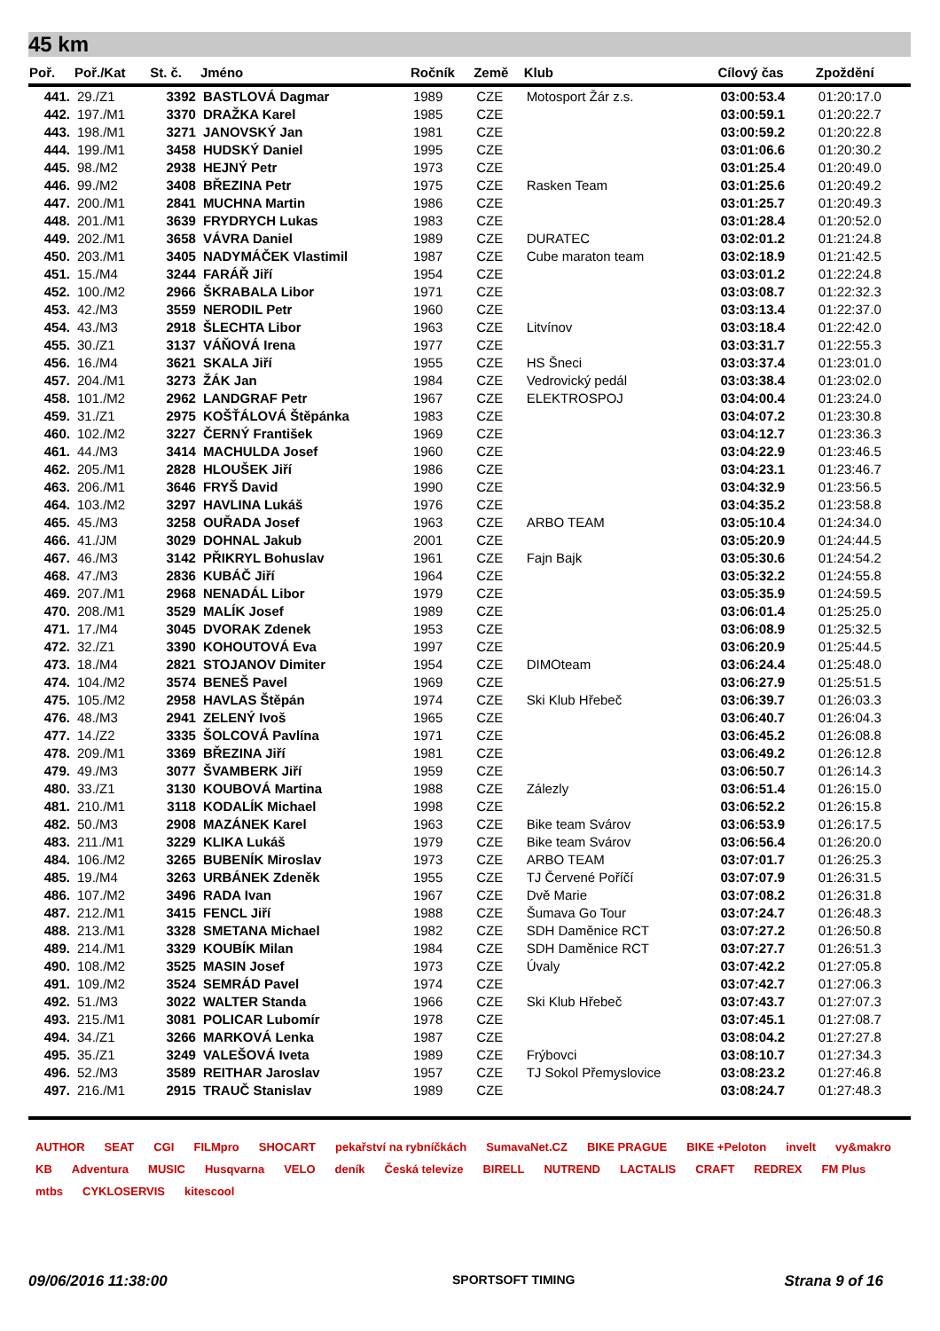45 km
| Poř. | Poř./Kat | St. č. | Jméno | Ročník | Země | Klub | Cílový čas | Zpoždění |
| --- | --- | --- | --- | --- | --- | --- | --- | --- |
| 441. | 29./Z1 | 3392 | BASTLOVÁ Dagmar | 1989 | CZE | Motosport Žár z.s. | 03:00:53.4 | 01:20:17.0 |
| 442. | 197./M1 | 3370 | DRAŽKA Karel | 1985 | CZE | | 03:00:59.1 | 01:20:22.7 |
| 443. | 198./M1 | 3271 | JANOVSKÝ Jan | 1981 | CZE | | 03:00:59.2 | 01:20:22.8 |
| 444. | 199./M1 | 3458 | HUDSKÝ Daniel | 1995 | CZE | | 03:01:06.6 | 01:20:30.2 |
| 445. | 98./M2 | 2938 | HEJNÝ Petr | 1973 | CZE | | 03:01:25.4 | 01:20:49.0 |
| 446. | 99./M2 | 3408 | BŘEZINA Petr | 1975 | CZE | Rasken Team | 03:01:25.6 | 01:20:49.2 |
| 447. | 200./M1 | 2841 | MUCHNA Martin | 1986 | CZE | | 03:01:25.7 | 01:20:49.3 |
| 448. | 201./M1 | 3639 | FRYDRYCH Lukas | 1983 | CZE | | 03:01:28.4 | 01:20:52.0 |
| 449. | 202./M1 | 3658 | VÁVRA Daniel | 1989 | CZE | DURATEC | 03:02:01.2 | 01:21:24.8 |
| 450. | 203./M1 | 3405 | NADYMÁČEK Vlastimil | 1987 | CZE | Cube maraton team | 03:02:18.9 | 01:21:42.5 |
| 451. | 15./M4 | 3244 | FARÁŘ Jiří | 1954 | CZE | | 03:03:01.2 | 01:22:24.8 |
| 452. | 100./M2 | 2966 | ŠKRABALA Libor | 1971 | CZE | | 03:03:08.7 | 01:22:32.3 |
| 453. | 42./M3 | 3559 | NERODIL Petr | 1960 | CZE | | 03:03:13.4 | 01:22:37.0 |
| 454. | 43./M3 | 2918 | ŠLECHTA Libor | 1963 | CZE | Litvínov | 03:03:18.4 | 01:22:42.0 |
| 455. | 30./Z1 | 3137 | VÁŇOVÁ Irena | 1977 | CZE | | 03:03:31.7 | 01:22:55.3 |
| 456. | 16./M4 | 3621 | SKALA Jiří | 1955 | CZE | HS Šneci | 03:03:37.4 | 01:23:01.0 |
| 457. | 204./M1 | 3273 | ŽÁK Jan | 1984 | CZE | Vedrovický pedál | 03:03:38.4 | 01:23:02.0 |
| 458. | 101./M2 | 2962 | LANDGRAF Petr | 1967 | CZE | ELEKTROSPOJ | 03:04:00.4 | 01:23:24.0 |
| 459. | 31./Z1 | 2975 | KOŠŤÁLOVÁ Štěpánka | 1983 | CZE | | 03:04:07.2 | 01:23:30.8 |
| 460. | 102./M2 | 3227 | ČERNÝ František | 1969 | CZE | | 03:04:12.7 | 01:23:36.3 |
| 461. | 44./M3 | 3414 | MACHULDA Josef | 1960 | CZE | | 03:04:22.9 | 01:23:46.5 |
| 462. | 205./M1 | 2828 | HLOUŠEK Jiří | 1986 | CZE | | 03:04:23.1 | 01:23:46.7 |
| 463. | 206./M1 | 3646 | FRYŠ David | 1990 | CZE | | 03:04:32.9 | 01:23:56.5 |
| 464. | 103./M2 | 3297 | HAVLINA Lukáš | 1976 | CZE | | 03:04:35.2 | 01:23:58.8 |
| 465. | 45./M3 | 3258 | OUŘADA Josef | 1963 | CZE | ARBO TEAM | 03:05:10.4 | 01:24:34.0 |
| 466. | 41./JM | 3029 | DOHNAL Jakub | 2001 | CZE | | 03:05:20.9 | 01:24:44.5 |
| 467. | 46./M3 | 3142 | PŘIKRYL Bohuslav | 1961 | CZE | Fajn Bajk | 03:05:30.6 | 01:24:54.2 |
| 468. | 47./M3 | 2836 | KUBÁČ Jiří | 1964 | CZE | | 03:05:32.2 | 01:24:55.8 |
| 469. | 207./M1 | 2968 | NENADÁL Libor | 1979 | CZE | | 03:05:35.9 | 01:24:59.5 |
| 470. | 208./M1 | 3529 | MALÍK Josef | 1989 | CZE | | 03:06:01.4 | 01:25:25.0 |
| 471. | 17./M4 | 3045 | DVORAK Zdenek | 1953 | CZE | | 03:06:08.9 | 01:25:32.5 |
| 472. | 32./Z1 | 3390 | KOHOUTOVÁ Eva | 1997 | CZE | | 03:06:20.9 | 01:25:44.5 |
| 473. | 18./M4 | 2821 | STOJANOV Dimiter | 1954 | CZE | DIMOteam | 03:06:24.4 | 01:25:48.0 |
| 474. | 104./M2 | 3574 | BENEŠ Pavel | 1969 | CZE | | 03:06:27.9 | 01:25:51.5 |
| 475. | 105./M2 | 2958 | HAVLAS Štěpán | 1974 | CZE | Ski Klub Hřebeč | 03:06:39.7 | 01:26:03.3 |
| 476. | 48./M3 | 2941 | ZELENÝ Ivoš | 1965 | CZE | | 03:06:40.7 | 01:26:04.3 |
| 477. | 14./Z2 | 3335 | ŠOLCOVÁ Pavlína | 1971 | CZE | | 03:06:45.2 | 01:26:08.8 |
| 478. | 209./M1 | 3369 | BŘEZINA Jiří | 1981 | CZE | | 03:06:49.2 | 01:26:12.8 |
| 479. | 49./M3 | 3077 | ŠVAMBERK Jiří | 1959 | CZE | | 03:06:50.7 | 01:26:14.3 |
| 480. | 33./Z1 | 3130 | KOUBOVÁ Martina | 1988 | CZE | Zálezly | 03:06:51.4 | 01:26:15.0 |
| 481. | 210./M1 | 3118 | KODALÍK Michael | 1998 | CZE | | 03:06:52.2 | 01:26:15.8 |
| 482. | 50./M3 | 2908 | MAZÁNEK Karel | 1963 | CZE | Bike team Svárov | 03:06:53.9 | 01:26:17.5 |
| 483. | 211./M1 | 3229 | KLIKA Lukáš | 1979 | CZE | Bike team Svárov | 03:06:56.4 | 01:26:20.0 |
| 484. | 106./M2 | 3265 | BUBENÍK Miroslav | 1973 | CZE | ARBO TEAM | 03:07:01.7 | 01:26:25.3 |
| 485. | 19./M4 | 3263 | URBÁNEK Zdeněk | 1955 | CZE | TJ Červené Poříčí | 03:07:07.9 | 01:26:31.5 |
| 486. | 107./M2 | 3496 | RADA Ivan | 1967 | CZE | Dvě Marie | 03:07:08.2 | 01:26:31.8 |
| 487. | 212./M1 | 3415 | FENCL Jiří | 1988 | CZE | Šumava Go Tour | 03:07:24.7 | 01:26:48.3 |
| 488. | 213./M1 | 3328 | SMETANA Michael | 1982 | CZE | SDH Daměnice RCT | 03:07:27.2 | 01:26:50.8 |
| 489. | 214./M1 | 3329 | KOUBÍK Milan | 1984 | CZE | SDH Daměnice RCT | 03:07:27.7 | 01:26:51.3 |
| 490. | 108./M2 | 3525 | MASIN Josef | 1973 | CZE | Úvaly | 03:07:42.2 | 01:27:05.8 |
| 491. | 109./M2 | 3524 | SEMRÁD Pavel | 1974 | CZE | | 03:07:42.7 | 01:27:06.3 |
| 492. | 51./M3 | 3022 | WALTER Standa | 1966 | CZE | Ski Klub Hřebeč | 03:07:43.7 | 01:27:07.3 |
| 493. | 215./M1 | 3081 | POLICAR Lubomír | 1978 | CZE | | 03:07:45.1 | 01:27:08.7 |
| 494. | 34./Z1 | 3266 | MARKOVÁ Lenka | 1987 | CZE | | 03:08:04.2 | 01:27:27.8 |
| 495. | 35./Z1 | 3249 | VALEŠOVÁ Iveta | 1989 | CZE | Frýbovci | 03:08:10.7 | 01:27:34.3 |
| 496. | 52./M3 | 3589 | REITHAR Jaroslav | 1957 | CZE | TJ Sokol Přemyslovice | 03:08:23.2 | 01:27:46.8 |
| 497. | 216./M1 | 2915 | TRAUČ Stanislav | 1989 | CZE | | 03:08:24.7 | 01:27:48.3 |
AUTHOR SEAT CGI FILMpro SHOCART pekařství na rybníčkách SumavaNet.CZ BIKE PRAGUE BIKE +Peloton invelt vy&makro KB Adventura MUSIC Husqvarna VELO deník Česká televize BIRELL NUTREND LACTALIS CRAFT REDREX FM Plus mtbs CYKLOSERVIS kitescool
09/06/2016 11:38:00 SPORTSOFT TIMING Strana 9 of 16